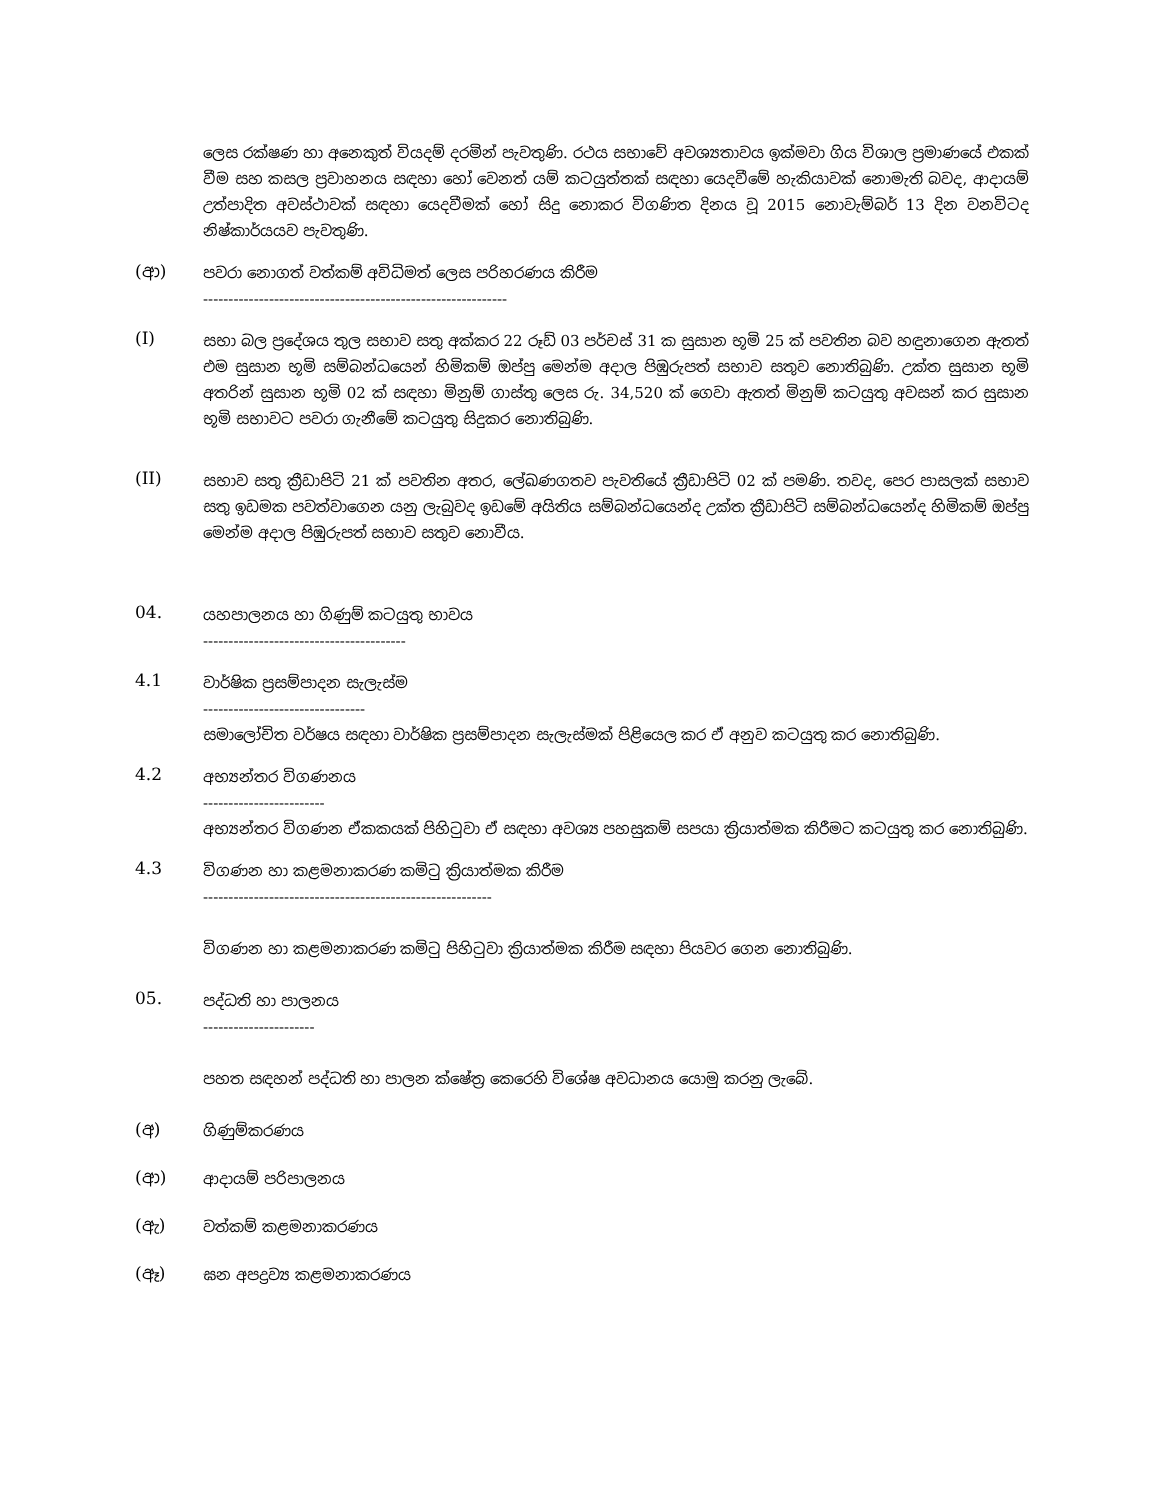ලෙස රක්ෂණ හා අනෙකුත් වියදම් දරමින් පැවතුණි. රථය සභාවේ අවශ්‍යතාවය ඉක්මවා ගිය විශාල ප්‍රමාණයේ එකක් වීම සහ කසල ප්‍රවාහනය සඳහා හෝ වෙනත් යම් කටයුත්තක් සඳහා යෙදවීමේ හැකියාවක් නොමැති බවද, ආදායම් උත්පාදිත අවස්ථාවක් සඳහා යෙදවීමක් හෝ සිදු නොකර විගණිත දිනය වූ 2015 නොවැම්බර් 13 දින වනවිටද නිෂ්කාර්යයව පැවතුණි.
(ආ)
පවරා නොගත් වත්කම් අවිධිමත් ලෙස පරිහරණය කිරීම
------------------------------------------------------------
(I)
සභා බල ප්‍රදේශය තුල සභාව සතු අක්කර 22 රූඩ් 03 පර්චස් 31 ක සුසාන භූමි 25 ක් පවතින බව හඳුනාගෙන ඇතත් එම සුසාන භූමි සම්බන්ධයෙන් හිමිකම් ඔප්පු මෙන්ම අදාල පිඹුරුපත් සභාව සතුව නොතිබුණි. උක්ත සුසාන භූමි අතරින් සුසාන භූමි 02 ක් සඳහා මිනුම් ගාස්තු ලෙස රු. 34,520 ක් ගෙවා ඇතත් මිනුම් කටයුතු අවසන් කර සුසාන භූමි සභාවට පවරා ගැනීමේ කටයුතු සිදුකර නොතිබුණි.
(II)
සභාව සතු ක්‍රීඩාපිටි 21 ක් පවතින අතර, ලේඛණගතව පැවතියේ ක්‍රීඩාපිටි 02 ක් පමණි. තවද, පෙර පාසලක් සභාව සතු ඉඩමක පවත්වාගෙන යනු ලැබුවද ඉඩමේ අයිතිය සම්බන්ධයෙන්ද උක්ත ක්‍රීඩාපිටි සම්බන්ධයෙන්ද හිමිකම් ඔප්පු මෙන්ම අදාල පිඹුරුපත් සභාව සතුව නොවීය.
04.
යහපාලනය හා ගිණුම් කටයුතු භාවය
----------------------------------------
4.1
වාර්ෂික ප්‍රසම්පාදන සැලැස්ම
--------------------------------
සමාලෝචිත වර්ෂය සඳහා වාර්ෂික ප්‍රසම්පාදන සැලැස්මක් පිළියෙල කර ඒ අනුව කටයුතු කර නොතිබුණි.
4.2
අභ්‍යන්තර විගණනය
------------------------
අභ්‍යන්තර විගණන ඒකකයක් පිහිටුවා ඒ සඳහා අවශ්‍ය පහසුකම් සපයා ක්‍රියාත්මක කිරීමට කටයුතු කර නොතිබුණි.
4.3
විගණන හා කළමනාකරණ කමිටු ක්‍රියාත්මක කිරීම
---------------------------------------------------------
විගණන හා කළමනාකරණ කමිටු පිහිටුවා ක්‍රියාත්මක කිරීම සඳහා පියවර ගෙන නොතිබුණි.
05.
පද්ධති හා පාලනය
----------------------
පහත සඳහන් පද්ධති හා පාලන ක්ෂේත්‍ර කෙරෙහි විශේෂ අවධානය යොමු කරනු ලැබේ.
(අ)
ගිණුම්කරණය
(ආ)
ආදායම් පරිපාලනය
(ඇ)
වත්කම් කළමනාකරණය
(ඈ)
ඝන අපද්‍රව්‍ය කළමනාකරණය